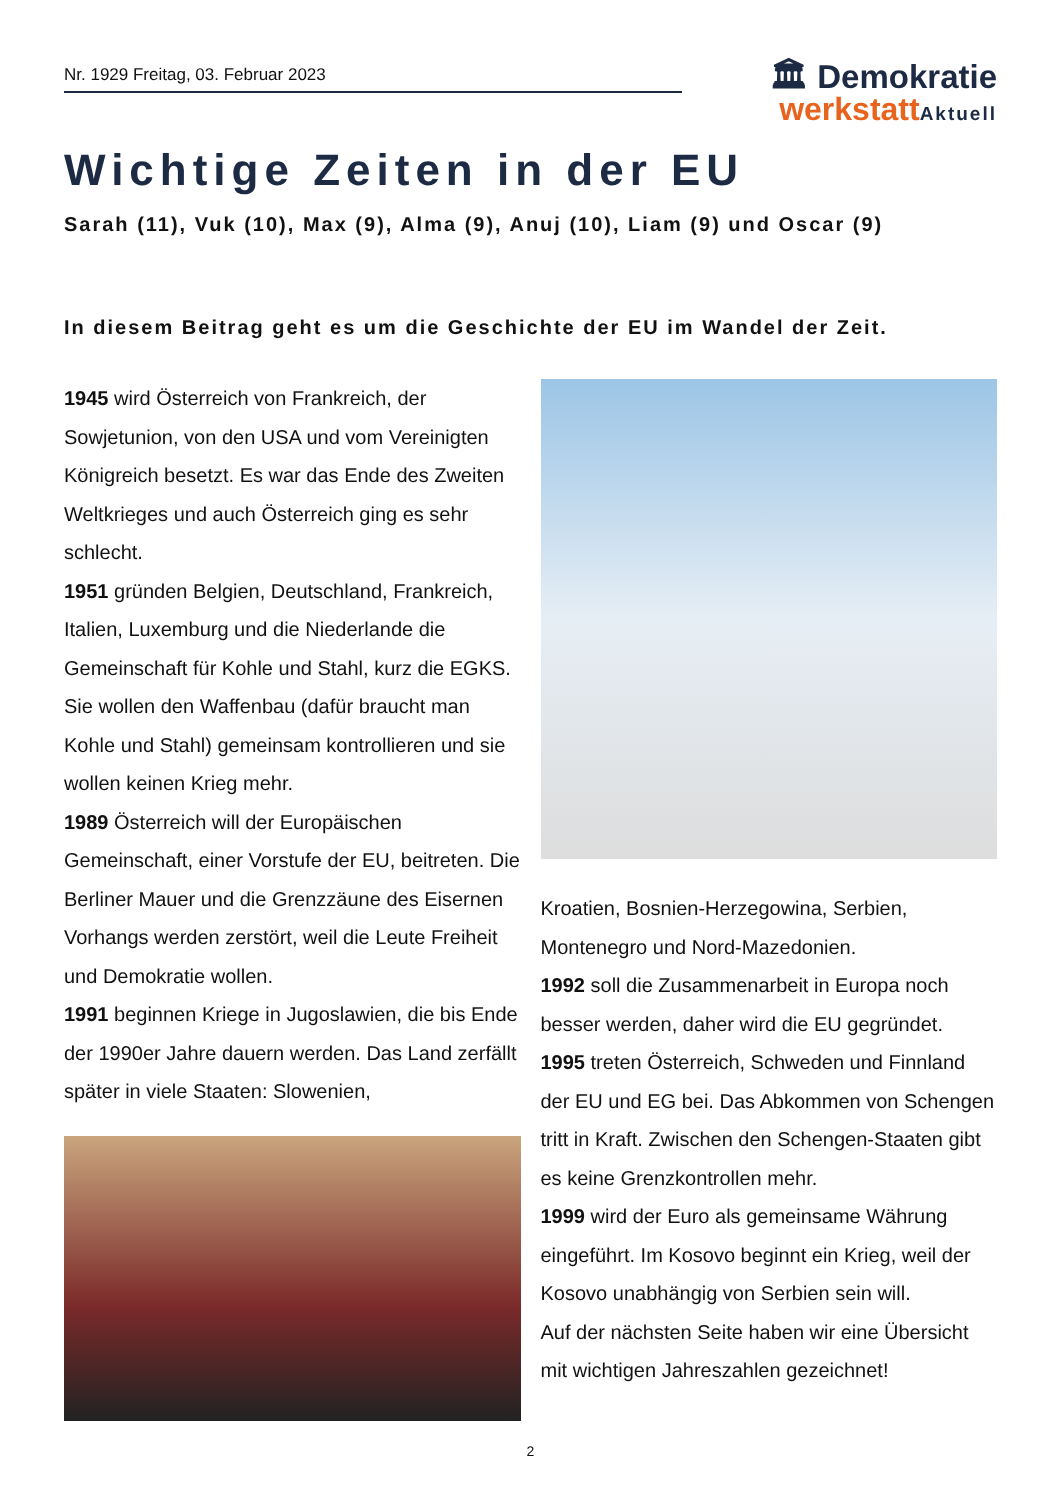Nr. 1929 Freitag, 03. Februar 2023
🏛 Demokratie
werkstatt Aktuell
Wichtige Zeiten in der EU
Sarah (11), Vuk (10), Max (9), Alma (9), Anuj (10), Liam (9) und Oscar (9)
In diesem Beitrag geht es um die Geschichte der EU im Wandel der Zeit.
1945 wird Österreich von Frankreich, der Sowjetunion, von den USA und vom Vereinigten Königreich besetzt. Es war das Ende des Zweiten Weltkrieges und auch Österreich ging es sehr schlecht.
1951 gründen Belgien, Deutschland, Frankreich, Italien, Luxemburg und die Niederlande die Gemeinschaft für Kohle und Stahl, kurz die EGKS. Sie wollen den Waffenbau (dafür braucht man Kohle und Stahl) gemeinsam kontrollieren und sie wollen keinen Krieg mehr.
1989 Österreich will der Europäischen Gemeinschaft, einer Vorstufe der EU, beitreten. Die Berliner Mauer und die Grenzzäune des Eisernen Vorhangs werden zerstört, weil die Leute Freiheit und Demokratie wollen.
1991 beginnen Kriege in Jugoslawien, die bis Ende der 1990er Jahre dauern werden. Das Land zerfällt später in viele Staaten: Slowenien,
Kroatien, Bosnien-Herzegowina, Serbien, Montenegro und Nord-Mazedonien.
1992 soll die Zusammenarbeit in Europa noch besser werden, daher wird die EU gegründet.
1995 treten Österreich, Schweden und Finnland der EU und EG bei. Das Abkommen von Schengen tritt in Kraft. Zwischen den Schengen-Staaten gibt es keine Grenzkontrollen mehr.
1999 wird der Euro als gemeinsame Währung eingeführt. Im Kosovo beginnt ein Krieg, weil der Kosovo unabhängig von Serbien sein will.
Auf der nächsten Seite haben wir eine Übersicht mit wichtigen Jahreszahlen gezeichnet!
2